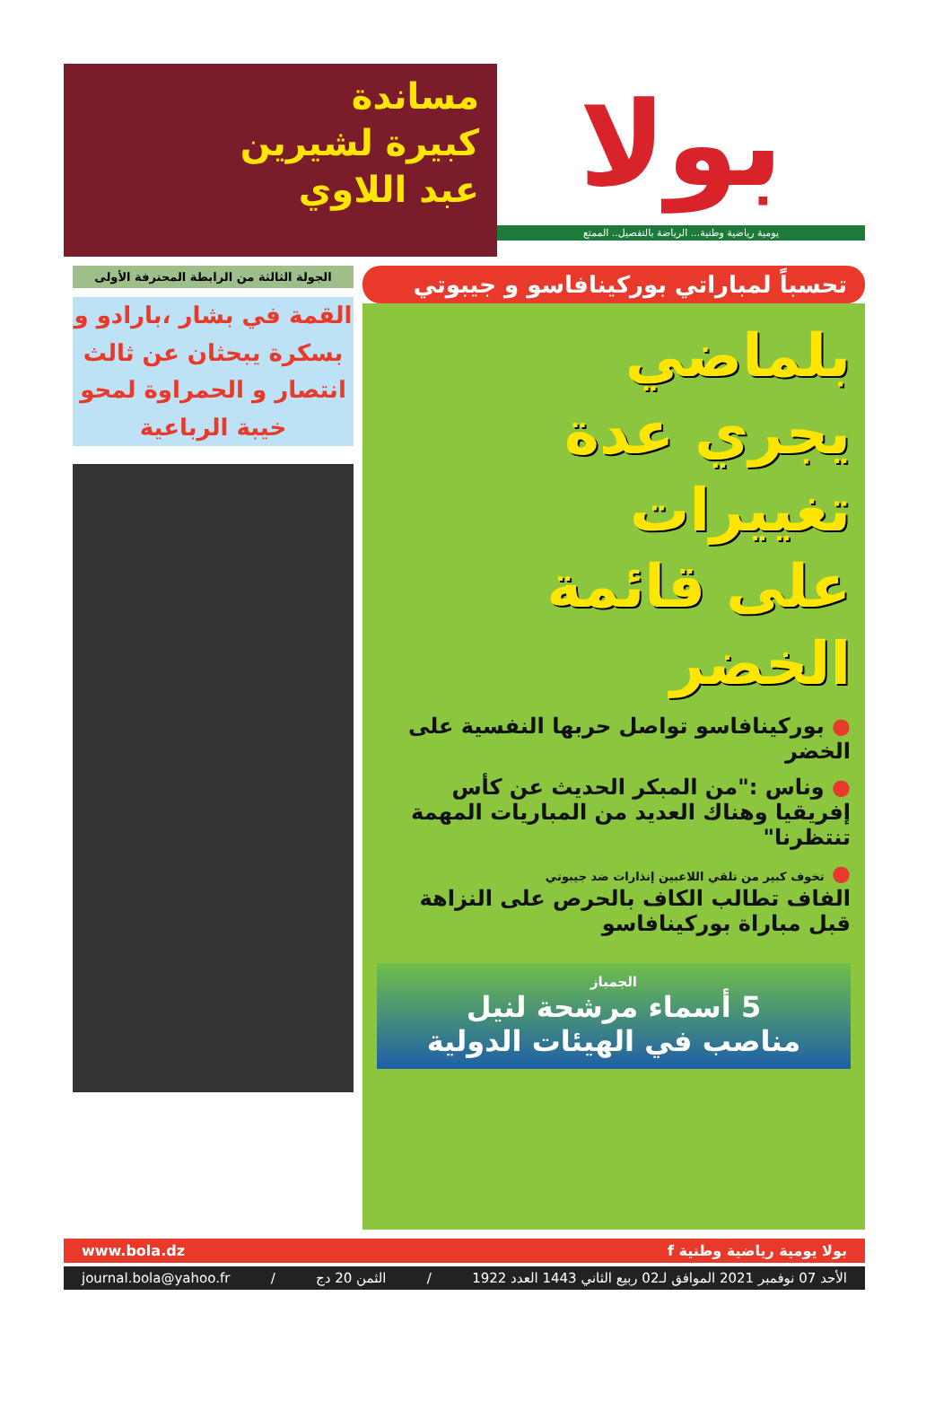بولا
يومية رياضية وطنية... الرياضة بالتفصيل.. الممتع
مساندة
كبيرة لشيرين
عبد اللاوي
تحسباً لمباراتي بوركينافاسو و جيبوتي
بلماضي
يجري عدة
تغييرات
على قائمة
الخضر
● بوركينافاسو تواصل حربها النفسية على الخضر
● وناس :"من المبكر الحديث عن كأس إفريقيا وهناك العديد من المباريات المهمة تنتظرنا"
● تخوف كبير من تلقي اللاعبين إنذارات ضد جيبوتي
الفاف تطالب الكاف بالحرص على النزاهة قبل مباراة بوركينافاسو
الجمباز
5 أسماء مرشحة لنيل
مناصب في الهيئات الدولية
الجولة الثالثة من الرابطة المحترفة الأولى
القمة في بشار ،بارادو و بسكرة يبحثان عن ثالث انتصار و الحمراوة لمحو خيبة الرباعية
بولا يومية رياضية وطنية f www.bola.dz
الأحد 07 نوفمبر 2021 الموافق لـ02 ربيع الثاني 1443 العدد 1922 / الثمن 20 دج / journal.bola@yahoo.fr